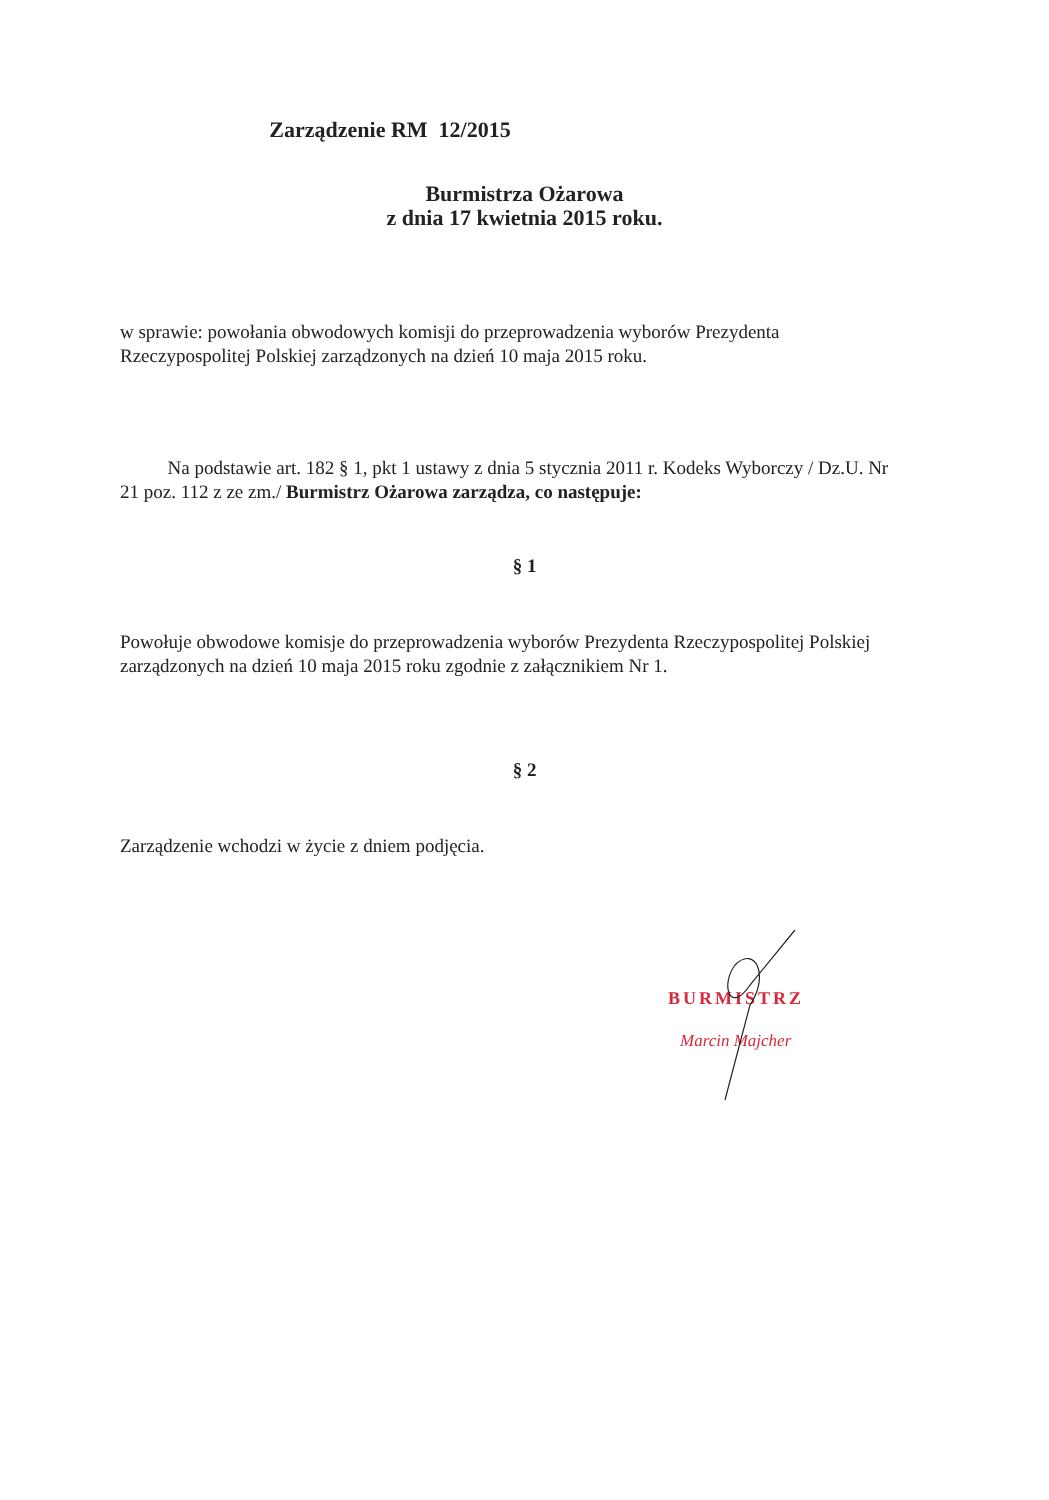Zarządzenie RM 12/2015
Burmistrza Ożarowa
z dnia 17 kwietnia 2015 roku.
w sprawie: powołania obwodowych komisji do przeprowadzenia wyborów Prezydenta Rzeczypospolitej Polskiej zarządzonych na dzień 10 maja 2015 roku.
Na podstawie art. 182 § 1, pkt 1 ustawy z dnia 5 stycznia 2011 r. Kodeks Wyborczy / Dz.U. Nr 21 poz. 112 z ze zm./ Burmistrz Ożarowa zarządza, co następuje:
§ 1
Powołuje obwodowe komisje do przeprowadzenia wyborów Prezydenta Rzeczypospolitej Polskiej zarządzonych na dzień 10 maja 2015 roku zgodnie z załącznikiem Nr 1.
§ 2
Zarządzenie wchodzi w życie z dniem podjęcia.
BURMISTRZ
Marcin Majcher